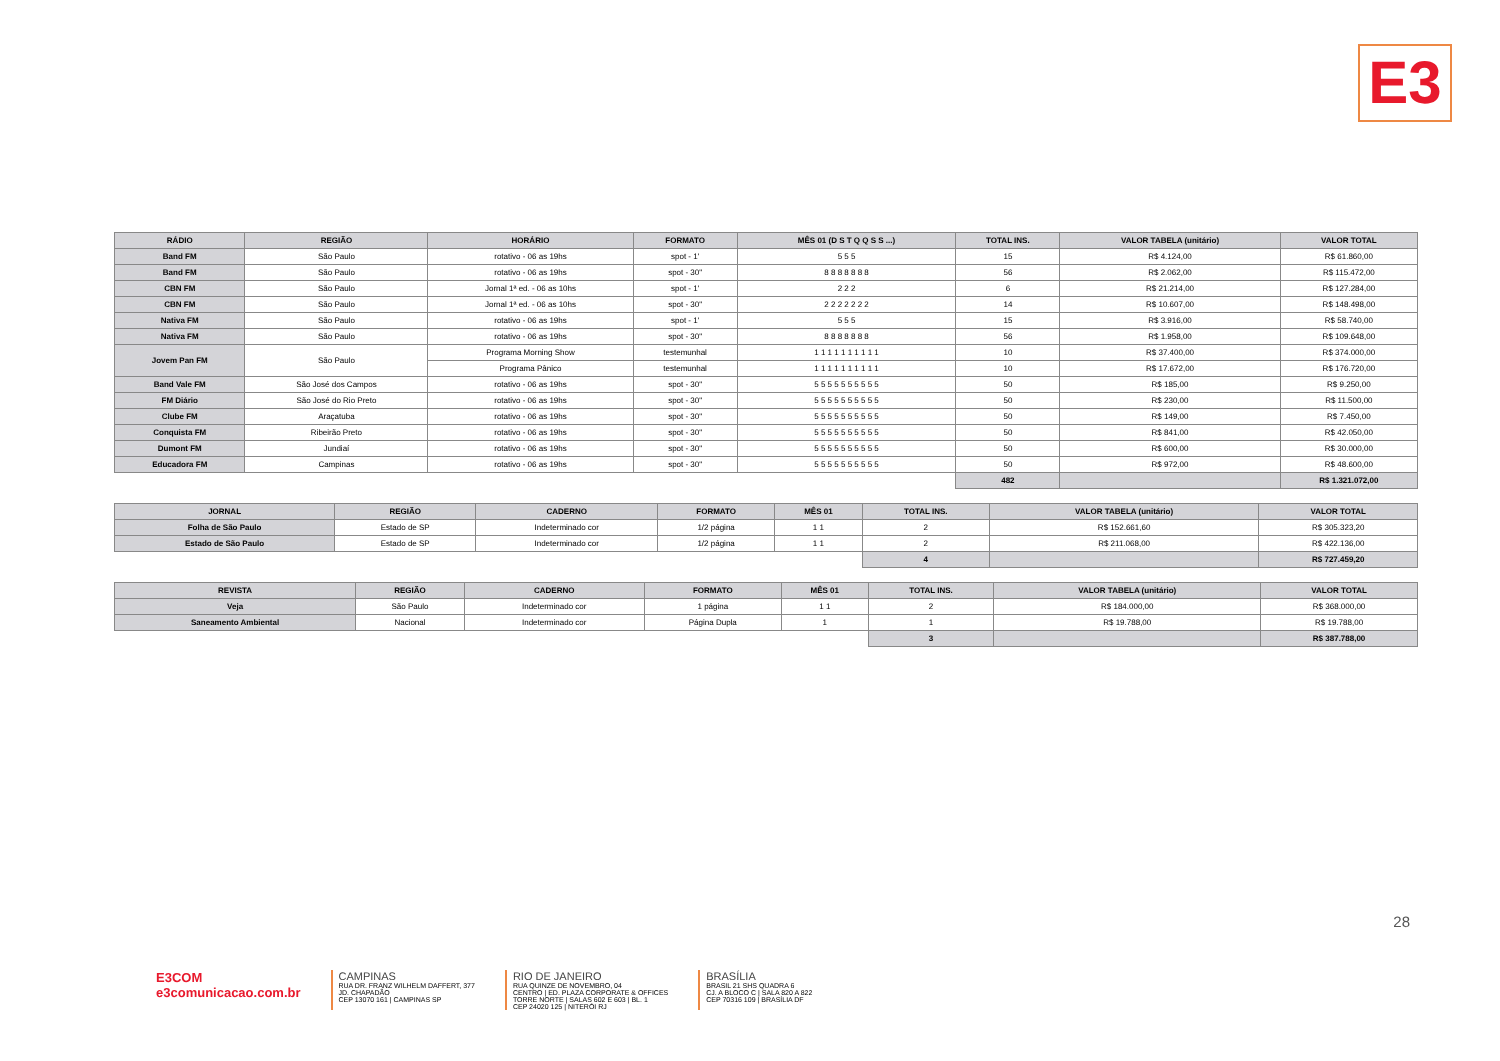E3
| RÁDIO | REGIÃO | HORÁRIO | FORMATO | MÊS 01 (D S T Q Q S S ...) | TOTAL INS. | VALOR TABELA (unitário) | VALOR TOTAL |
| --- | --- | --- | --- | --- | --- | --- | --- |
| Band FM | São Paulo | rotativo - 06 as 19hs | spot - 1' | 5 5 5 | 15 | R$ 4.124,00 | R$ 61.860,00 |
| Band FM | São Paulo | rotativo - 06 as 19hs | spot - 30" | 8 8 8 8 8 8 8 | 56 | R$ 2.062,00 | R$ 115.472,00 |
| CBN FM | São Paulo | Jornal 1ª ed. - 06 as 10hs | spot - 1' | 2 2 2 | 6 | R$ 21.214,00 | R$ 127.284,00 |
| CBN FM | São Paulo | Jornal 1ª ed. - 06 as 10hs | spot - 30" | 2 2 2 2 2 2 2 | 14 | R$ 10.607,00 | R$ 148.498,00 |
| Nativa FM | São Paulo | rotativo - 06 as 19hs | spot - 1' | 5 5 5 | 15 | R$ 3.916,00 | R$ 58.740,00 |
| Nativa FM | São Paulo | rotativo - 06 as 19hs | spot - 30" | 8 8 8 8 8 8 8 | 56 | R$ 1.958,00 | R$ 109.648,00 |
| Jovem Pan FM | São Paulo | Programa Morning Show | testemunhal | 1 1 1 1 1 1 1 1 1 1 | 10 | R$ 37.400,00 | R$ 374.000,00 |
| | | Programa Pânico | testemunhal | 1 1 1 1 1 1 1 1 1 1 | 10 | R$ 17.672,00 | R$ 176.720,00 |
| Band Vale FM | São José dos Campos | rotativo - 06 as 19hs | spot - 30" | 5 5 5 5 5 5 5 5 5 5 | 50 | R$ 185,00 | R$ 9.250,00 |
| FM Diário | São José do Rio Preto | rotativo - 06 as 19hs | spot - 30" | 5 5 5 5 5 5 5 5 5 5 | 50 | R$ 230,00 | R$ 11.500,00 |
| Clube FM | Araçatuba | rotativo - 06 as 19hs | spot - 30" | 5 5 5 5 5 5 5 5 5 5 | 50 | R$ 149,00 | R$ 7.450,00 |
| Conquista FM | Ribeirão Preto | rotativo - 06 as 19hs | spot - 30" | 5 5 5 5 5 5 5 5 5 5 | 50 | R$ 841,00 | R$ 42.050,00 |
| Dumont FM | Jundiaí | rotativo - 06 as 19hs | spot - 30" | 5 5 5 5 5 5 5 5 5 5 | 50 | R$ 600,00 | R$ 30.000,00 |
| Educadora FM | Campinas | rotativo - 06 as 19hs | spot - 30" | 5 5 5 5 5 5 5 5 5 5 | 50 | R$ 972,00 | R$ 48.600,00 |
| | | | | | 482 | | R$ 1.321.072,00 |
| JORNAL | REGIÃO | CADERNO | FORMATO | MÊS 01 | TOTAL INS. | VALOR TABELA (unitário) | VALOR TOTAL |
| --- | --- | --- | --- | --- | --- | --- | --- |
| Folha de São Paulo | Estado de SP | Indeterminado cor | 1/2 página | 1 1 | 2 | R$ 152.661,60 | R$ 305.323,20 |
| Estado de São Paulo | Estado de SP | Indeterminado cor | 1/2 página | 1 1 | 2 | R$ 211.068,00 | R$ 422.136,00 |
| | | | | | 4 | | R$ 727.459,20 |
| REVISTA | REGIÃO | CADERNO | FORMATO | MÊS 01 | TOTAL INS. | VALOR TABELA (unitário) | VALOR TOTAL |
| --- | --- | --- | --- | --- | --- | --- | --- |
| Veja | São Paulo | Indeterminado cor | 1 página | 1 1 | 2 | R$ 184.000,00 | R$ 368.000,00 |
| Saneamento Ambiental | Nacional | Indeterminado cor | Página Dupla | 1 | 1 | R$ 19.788,00 | R$ 19.788,00 |
| | | | | | 3 | | R$ 387.788,00 |
28
E3COM
e3comunicacao.com.br
CAMPINAS
RUA DR. FRANZ WILHELM DAFFERT, 377
JD. CHAPADÃO
CEP 13070 161 | CAMPINAS SP
RIO DE JANEIRO
RUA QUINZE DE NOVEMBRO, 04
CENTRO | ED. PLAZA CORPORATE & OFFICES
TORRE NORTE | SALAS 602 E 603 | BL. 1
CEP 24020 125 | NITERÓI RJ
BRASÍLIA
BRASIL 21 SHS QUADRA 6
CJ. A BLOCO C | SALA 820 A 822
CEP 70316 109 | BRASÍLIA DF